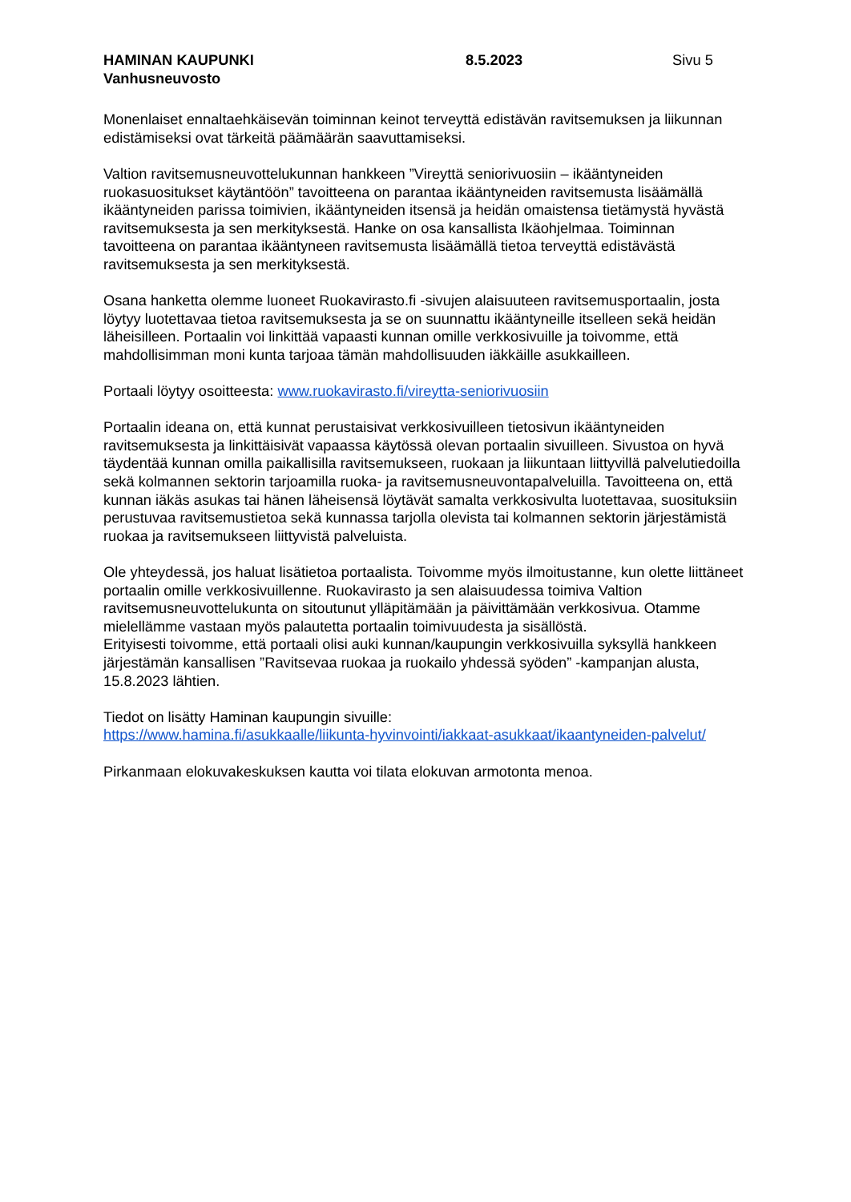HAMINAN KAUPUNKI 8.5.2023 Sivu 5
Vanhusneuvosto
Monenlaiset ennaltaehkäisevän toiminnan keinot terveyttä edistävän ravitsemuksen ja liikunnan edistämiseksi ovat tärkeitä päämäärän saavuttamiseksi.
Valtion ravitsemusneuvottelukunnan hankkeen ”Vireyttä seniorivuosiin – ikääntyneiden ruokasuositukset käytäntöön” tavoitteena on parantaa ikääntyneiden ravitsemusta lisäämällä ikääntyneiden parissa toimivien, ikääntyneiden itsensä ja heidän omaistensa tietämystä hyvästä ravitsemuksesta ja sen merkityksestä. Hanke on osa kansallista Ikäohjelmaa. Toiminnan tavoitteena on parantaa ikääntyneen ravitsemusta lisäämällä tietoa terveyttä edistävästä ravitsemuksesta ja sen merkityksestä.
Osana hanketta olemme luoneet Ruokavirasto.fi -sivujen alaisuuteen ravitsemusportaalin, josta löytyy luotettavaa tietoa ravitsemuksesta ja se on suunnattu ikääntyneille itselleen sekä heidän läheisilleen. Portaalin voi linkittää vapaasti kunnan omille verkkosivuille ja toivomme, että mahdollisimman moni kunta tarjoaa tämän mahdollisuuden iäkkäille asukkailleen.
Portaali löytyy osoitteesta: www.ruokavirasto.fi/vireytta-seniorivuosiin
Portaalin ideana on, että kunnat perustaisivat verkkosivuilleen tietosivun ikääntyneiden ravitsemuksesta ja linkittäisivät vapaassa käytössä olevan portaalin sivuilleen. Sivustoa on hyvä täydentää kunnan omilla paikallisilla ravitsemukseen, ruokaan ja liikuntaan liittyvillä palvelutiedoilla sekä kolmannen sektorin tarjoamilla ruoka- ja ravitsemusneuvontapalveluilla. Tavoitteena on, että kunnan iäkäs asukas tai hänen läheisensä löytävät samalta verkkosivulta luotettavaa, suosituksiin perustuvaa ravitsemustietoa sekä kunnassa tarjolla olevista tai kolmannen sektorin järjestämistä ruokaa ja ravitsemukseen liittyvistä palveluista.
Ole yhteydessä, jos haluat lisätietoa portaalista. Toivomme myös ilmoitustanne, kun olette liittäneet portaalin omille verkkosivuillenne. Ruokavirasto ja sen alaisuudessa toimiva Valtion ravitsemusneuvottelukunta on sitoutunut ylläpitämään ja päivittämään verkkosivua. Otamme mielellämme vastaan myös palautetta portaalin toimivuudesta ja sisällöstä.
Erityisesti toivomme, että portaali olisi auki kunnan/kaupungin verkkosivuilla syksyllä hankkeen järjestämän kansallisen ”Ravitsevaa ruokaa ja ruokailo yhdessä syöden” -kampanjan alusta, 15.8.2023 lähtien.
Tiedot on lisätty Haminan kaupungin sivuille:
https://www.hamina.fi/asukkaalle/liikunta-hyvinvointi/iakkaat-asukkaat/ikaantyneiden-palvelut/
Pirkanmaan elokuvakeskuksen kautta voi tilata elokuvan armotonta menoa.